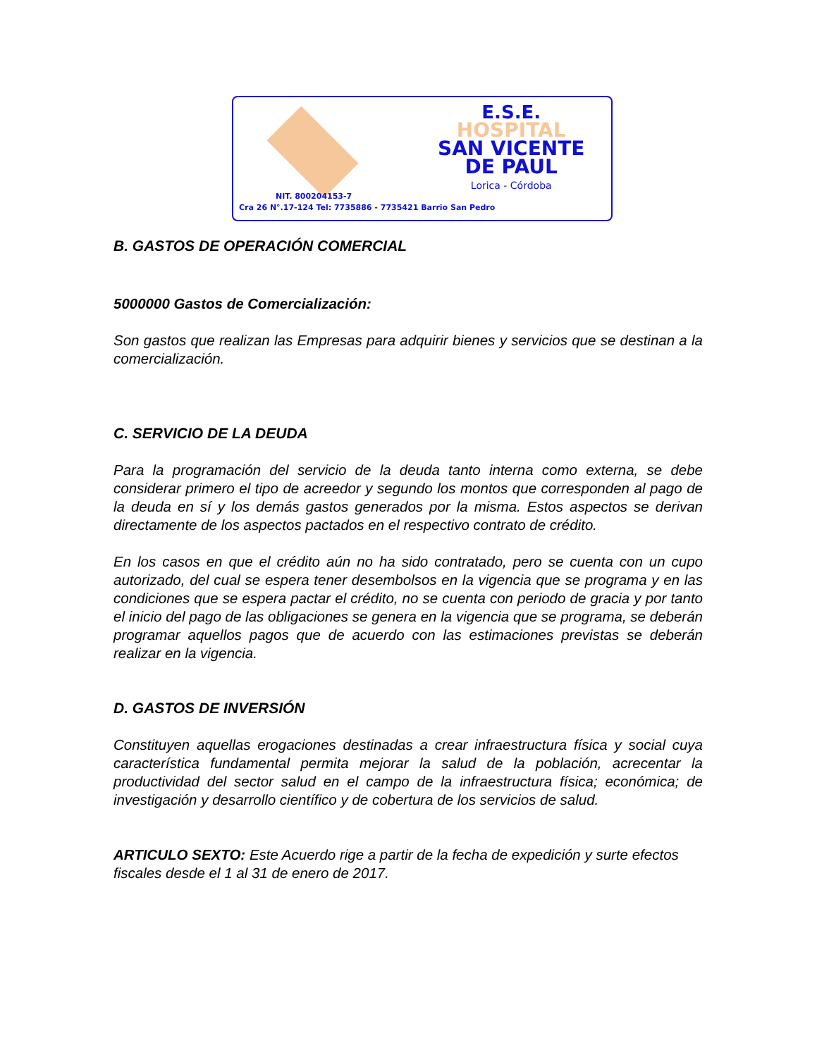E.S.E.
HOSPITAL
SAN VICENTE
DE PAUL
Lorica - Córdoba
NIT. 800204153-7
Cra 26 N°.17-124 Tel: 7735886 - 7735421 Barrio San Pedro
B. GASTOS DE OPERACIÓN COMERCIAL
5000000 Gastos de Comercialización:
Son gastos que realizan las Empresas para adquirir bienes y servicios que se destinan a la comercialización.
C. SERVICIO DE LA DEUDA
Para la programación del servicio de la deuda tanto interna como externa, se debe considerar primero el tipo de acreedor y segundo los montos que corresponden al pago de la deuda en sí y los demás gastos generados por la misma. Estos aspectos se derivan directamente de los aspectos pactados en el respectivo contrato de crédito.
En los casos en que el crédito aún no ha sido contratado, pero se cuenta con un cupo autorizado, del cual se espera tener desembolsos en la vigencia que se programa y en las condiciones que se espera pactar el crédito, no se cuenta con periodo de gracia y por tanto el inicio del pago de las obligaciones se genera en la vigencia que se programa, se deberán programar aquellos pagos que de acuerdo con las estimaciones previstas se deberán realizar en la vigencia.
D. GASTOS DE INVERSIÓN
Constituyen aquellas erogaciones destinadas a crear infraestructura física y social cuya característica fundamental permita mejorar la salud de la población, acrecentar la productividad del sector salud en el campo de la infraestructura física; económica; de investigación y desarrollo científico y de cobertura de los servicios de salud.
ARTICULO SEXTO: Este Acuerdo rige a partir de la fecha de expedición y surte efectos fiscales desde el 1 al 31 de enero de 2017.